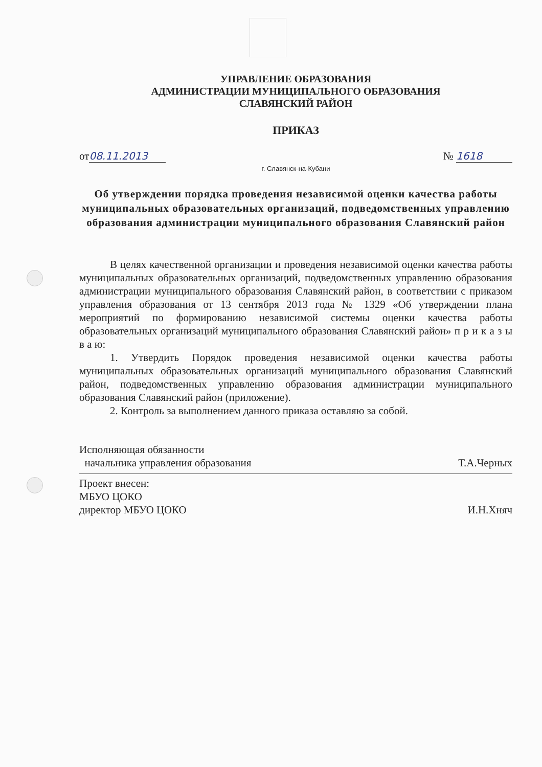УПРАВЛЕНИЕ ОБРАЗОВАНИЯ
АДМИНИСТРАЦИИ МУНИЦИПАЛЬНОГО ОБРАЗОВАНИЯ
СЛАВЯНСКИЙ РАЙОН
ПРИКАЗ
от 08.11.2013 № 1618
г. Славянск-на-Кубани
Об утверждении порядка проведения независимой оценки качества работы муниципальных образовательных организаций, подведомственных управлению образования администрации муниципального образования Славянский район
В целях качественной организации и проведения независимой оценки качества работы муниципальных образовательных организаций, подведомственных управлению образования администрации муниципального образования Славянский район, в соответствии с приказом управления образования от 13 сентября 2013 года № 1329 «Об утверждении плана мероприятий по формированию независимой системы оценки качества работы образовательных организаций муниципального образования Славянский район» п р и к а з ы в а ю:
1. Утвердить Порядок проведения независимой оценки качества работы муниципальных образовательных организаций муниципального образования Славянский район, подведомственных управлению образования администрации муниципального образования Славянский район (приложение).
2. Контроль за выполнением данного приказа оставляю за собой.
Исполняющая обязанности
начальника управления образования
Т.А.Черных
Проект внесен:
МБУО ЦОКО
директор МБУО ЦОКО
И.Н.Хняч